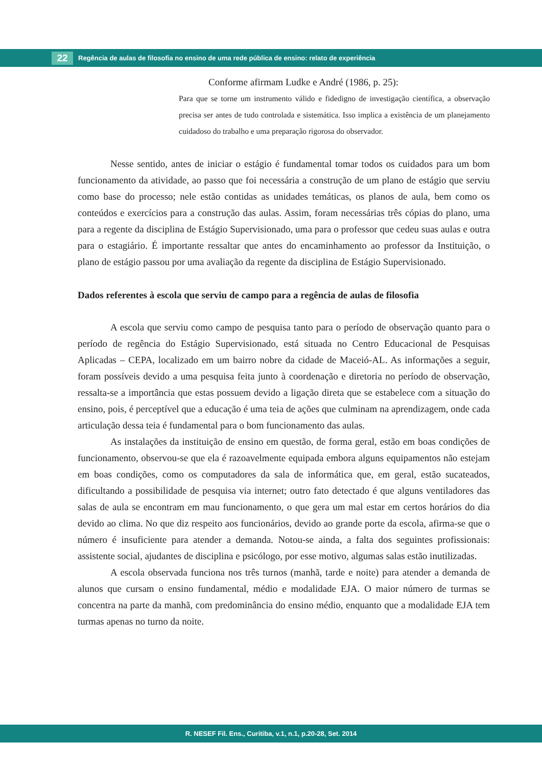22 Regência de aulas de filosofia no ensino de uma rede pública de ensino: relato de experiência
Conforme afirmam Ludke e André (1986, p. 25):
Para que se torne um instrumento válido e fidedigno de investigação científica, a observação precisa ser antes de tudo controlada e sistemática. Isso implica a existência de um planejamento cuidadoso do trabalho e uma preparação rigorosa do observador.
Nesse sentido, antes de iniciar o estágio é fundamental tomar todos os cuidados para um bom funcionamento da atividade, ao passo que foi necessária a construção de um plano de estágio que serviu como base do processo; nele estão contidas as unidades temáticas, os planos de aula, bem como os conteúdos e exercícios para a construção das aulas. Assim, foram necessárias três cópias do plano, uma para a regente da disciplina de Estágio Supervisionado, uma para o professor que cedeu suas aulas e outra para o estagiário. É importante ressaltar que antes do encaminhamento ao professor da Instituição, o plano de estágio passou por uma avaliação da regente da disciplina de Estágio Supervisionado.
Dados referentes à escola que serviu de campo para a regência de aulas de filosofia
A escola que serviu como campo de pesquisa tanto para o período de observação quanto para o período de regência do Estágio Supervisionado, está situada no Centro Educacional de Pesquisas Aplicadas – CEPA, localizado em um bairro nobre da cidade de Maceió-AL. As informações a seguir, foram possíveis devido a uma pesquisa feita junto à coordenação e diretoria no período de observação, ressalta-se a importância que estas possuem devido a ligação direta que se estabelece com a situação do ensino, pois, é perceptível que a educação é uma teia de ações que culminam na aprendizagem, onde cada articulação dessa teia é fundamental para o bom funcionamento das aulas.
As instalações da instituição de ensino em questão, de forma geral, estão em boas condições de funcionamento, observou-se que ela é razoavelmente equipada embora alguns equipamentos não estejam em boas condições, como os computadores da sala de informática que, em geral, estão sucateados, dificultando a possibilidade de pesquisa via internet; outro fato detectado é que alguns ventiladores das salas de aula se encontram em mau funcionamento, o que gera um mal estar em certos horários do dia devido ao clima. No que diz respeito aos funcionários, devido ao grande porte da escola, afirma-se que o número é insuficiente para atender a demanda. Notou-se ainda, a falta dos seguintes profissionais: assistente social, ajudantes de disciplina e psicólogo, por esse motivo, algumas salas estão inutilizadas.
A escola observada funciona nos três turnos (manhã, tarde e noite) para atender a demanda de alunos que cursam o ensino fundamental, médio e modalidade EJA. O maior número de turmas se concentra na parte da manhã, com predominância do ensino médio, enquanto que a modalidade EJA tem turmas apenas no turno da noite.
R. NESEF Fil. Ens., Curitiba, v.1, n.1, p.20-28, Set. 2014